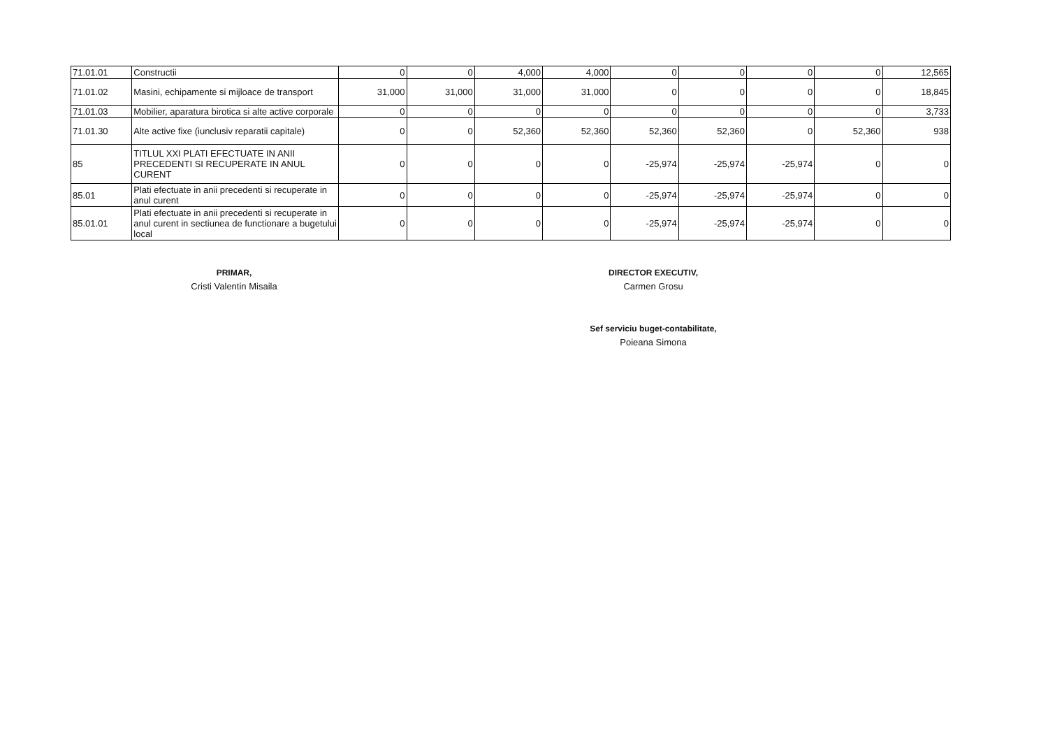| 71.01.01 | Constructii | 0 | 0 | 4,000 | 4,000 | 0 | 0 | 0 | 0 | 12,565 |
| 71.01.02 | Masini, echipamente si mijloace de transport | 31,000 | 31,000 | 31,000 | 31,000 | 0 | 0 | 0 | 0 | 18,845 |
| 71.01.03 | Mobilier, aparatura birotica si alte active corporale | 0 | 0 | 0 | 0 | 0 | 0 | 0 | 0 | 3,733 |
| 71.01.30 | Alte active fixe (iunclusiv reparatii capitale) | 0 | 0 | 52,360 | 52,360 | 52,360 | 52,360 | 0 | 52,360 | 938 |
| 85 | TITLUL XXI PLATI EFECTUATE IN ANII PRECEDENTI SI RECUPERATE IN ANUL CURENT | 0 | 0 | 0 | 0 | -25,974 | -25,974 | -25,974 | 0 | 0 |
| 85.01 | Plati efectuate in anii precedenti si recuperate in anul curent | 0 | 0 | 0 | 0 | -25,974 | -25,974 | -25,974 | 0 | 0 |
| 85.01.01 | Plati efectuate in anii precedenti si recuperate in anul curent in sectiunea de functionare a bugetului local | 0 | 0 | 0 | 0 | -25,974 | -25,974 | -25,974 | 0 | 0 |
PRIMAR,
Cristi Valentin Misaila
DIRECTOR EXECUTIV,
Carmen Grosu
Sef serviciu buget-contabilitate,
Poieana Simona